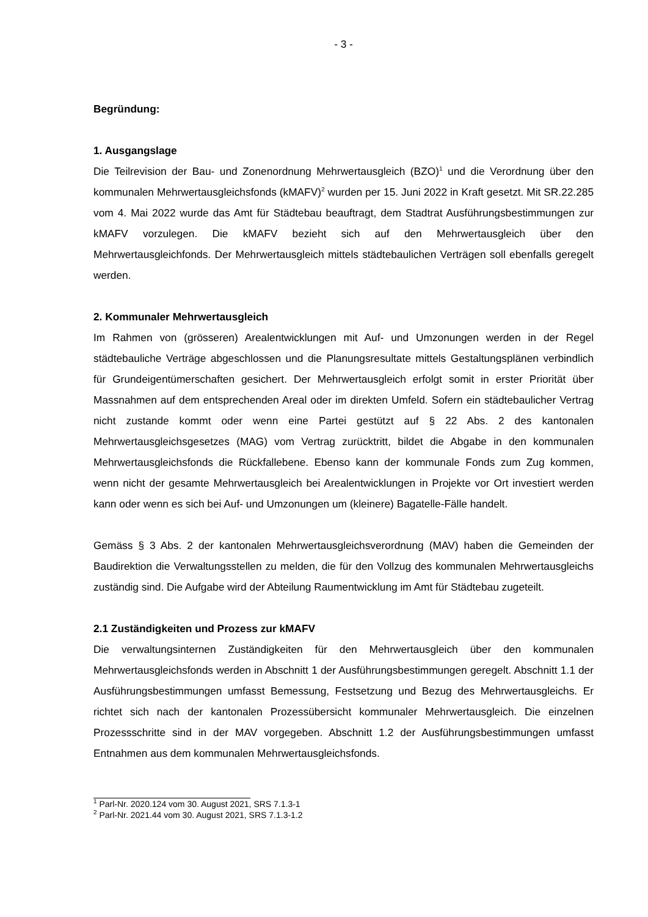- 3 -
Begründung:
1. Ausgangslage
Die Teilrevision der Bau- und Zonenordnung Mehrwertausgleich (BZO)<sup>1</sup> und die Verordnung über den kommunalen Mehrwertausgleichsfonds (kMAFV)<sup>2</sup> wurden per 15. Juni 2022 in Kraft gesetzt. Mit SR.22.285 vom 4. Mai 2022 wurde das Amt für Städtebau beauftragt, dem Stadtrat Ausführungsbestimmungen zur kMAFV vorzulegen. Die kMAFV bezieht sich auf den Mehrwertausgleich über den Mehrwertausgleichfonds. Der Mehrwertausgleich mittels städtebaulichen Verträgen soll ebenfalls geregelt werden.
2. Kommunaler Mehrwertausgleich
Im Rahmen von (grösseren) Arealentwicklungen mit Auf- und Umzonungen werden in der Regel städtebauliche Verträge abgeschlossen und die Planungsresultate mittels Gestaltungsplänen verbindlich für Grundeigentümerschaften gesichert. Der Mehrwertausgleich erfolgt somit in erster Priorität über Massnahmen auf dem entsprechenden Areal oder im direkten Umfeld. Sofern ein städtebaulicher Vertrag nicht zustande kommt oder wenn eine Partei gestützt auf § 22 Abs. 2 des kantonalen Mehrwertausgleichsgesetzes (MAG) vom Vertrag zurücktritt, bildet die Abgabe in den kommunalen Mehrwertausgleichsfonds die Rückfallebene. Ebenso kann der kommunale Fonds zum Zug kommen, wenn nicht der gesamte Mehrwertausgleich bei Arealentwicklungen in Projekte vor Ort investiert werden kann oder wenn es sich bei Auf- und Umzonungen um (kleinere) Bagatelle-Fälle handelt.
Gemäss § 3 Abs. 2 der kantonalen Mehrwertausgleichsverordnung (MAV) haben die Gemeinden der Baudirektion die Verwaltungsstellen zu melden, die für den Vollzug des kommunalen Mehrwertausgleichs zuständig sind. Die Aufgabe wird der Abteilung Raumentwicklung im Amt für Städtebau zugeteilt.
2.1 Zuständigkeiten und Prozess zur kMAFV
Die verwaltungsinternen Zuständigkeiten für den Mehrwertausgleich über den kommunalen Mehrwertausgleichsfonds werden in Abschnitt 1 der Ausführungsbestimmungen geregelt. Abschnitt 1.1 der Ausführungsbestimmungen umfasst Bemessung, Festsetzung und Bezug des Mehrwertausgleichs. Er richtet sich nach der kantonalen Prozessübersicht kommunaler Mehrwertausgleich. Die einzelnen Prozessschritte sind in der MAV vorgegeben. Abschnitt 1.2 der Ausführungsbestimmungen umfasst Entnahmen aus dem kommunalen Mehrwertausgleichsfonds.
<sup>1</sup> Parl-Nr. 2020.124 vom 30. August 2021, SRS 7.1.3-1
<sup>2</sup> Parl-Nr. 2021.44 vom 30. August 2021, SRS 7.1.3-1.2